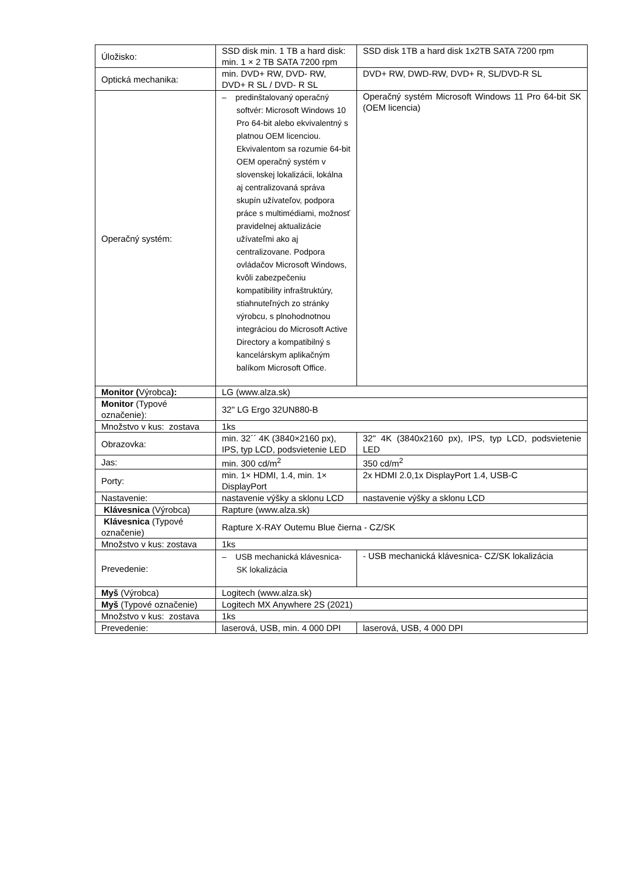| Úložisko: | SSD disk min. 1 TB a hard disk: min. 1 × 2 TB SATA 7200 rpm | SSD disk 1TB a hard disk 1x2TB SATA 7200 rpm |
| Optická mechanika: | min. DVD+ RW, DVD- RW, DVD+ R SL / DVD- R SL | DVD+ RW, DWD-RW, DVD+ R, SL/DVD-R SL |
| Operačný systém: | – predinštalovaný operačný softvér: Microsoft Windows 10 Pro 64-bit alebo ekvivalentný s platnou OEM licenciou. Ekvivalentom sa rozumie 64-bit OEM operačný systém v slovenskej lokalizácii, lokálna aj centralizovaná správa skupín užívateľov, podpora práce s multimédiami, možnosť pravidelnej aktualizácie užívateľmi ako aj centralizovane. Podpora ovládačov Microsoft Windows, kvôli zabezpečeniu kompatibility infraštruktúry, stiahnuteľných zo stránky výrobcu, s plnohodnotnou integráciou do Microsoft Active Directory a kompatibilný s kancelárskym aplikačným balíkom Microsoft Office. | Operačný systém Microsoft Windows 11 Pro 64-bit SK (OEM licencia) |
| Monitor ( Výrobca ): | LG (www.alza.sk) | |
| Monitor (Typové označenie): | 32" LG Ergo 32UN880-B | |
| Množstvo v kus: zostava | 1ks | |
| Obrazovka: | min. 32´´ 4K (3840×2160 px), IPS, typ LCD, podsvietenie LED | 32" 4K (3840x2160 px), IPS, typ LCD, podsvietenie LED |
| Jas: | min. 300 cd/m<sup>2</sup> | 350 cd/m<sup>2</sup> |
| Porty: | min. 1× HDMI, 1.4, min. 1× DisplayPort | 2x HDMI 2.0,1x DisplayPort 1.4, USB-C |
| Nastavenie: | nastavenie výšky a sklonu LCD | nastavenie výšky a sklonu LCD |
| Klávesnica (Výrobca) | Rapture (www.alza.sk) | |
| Klávesnica (Typové označenie) | Rapture X-RAY Outemu Blue čierna - CZ/SK | |
| Množstvo v kus: zostava | 1ks | |
| Prevedenie: | – USB mechanická klávesnica-SK lokalizácia | - USB mechanická klávesnica- CZ/SK lokalizácia |
| Myš (Výrobca) | Logitech (www.alza.sk) | |
| Myš (Typové označenie) | Logitech MX Anywhere 2S (2021) | |
| Množstvo v kus: zostava | 1ks | |
| Prevedenie: | laserová, USB, min. 4 000 DPI | laserová, USB, 4 000 DPI |